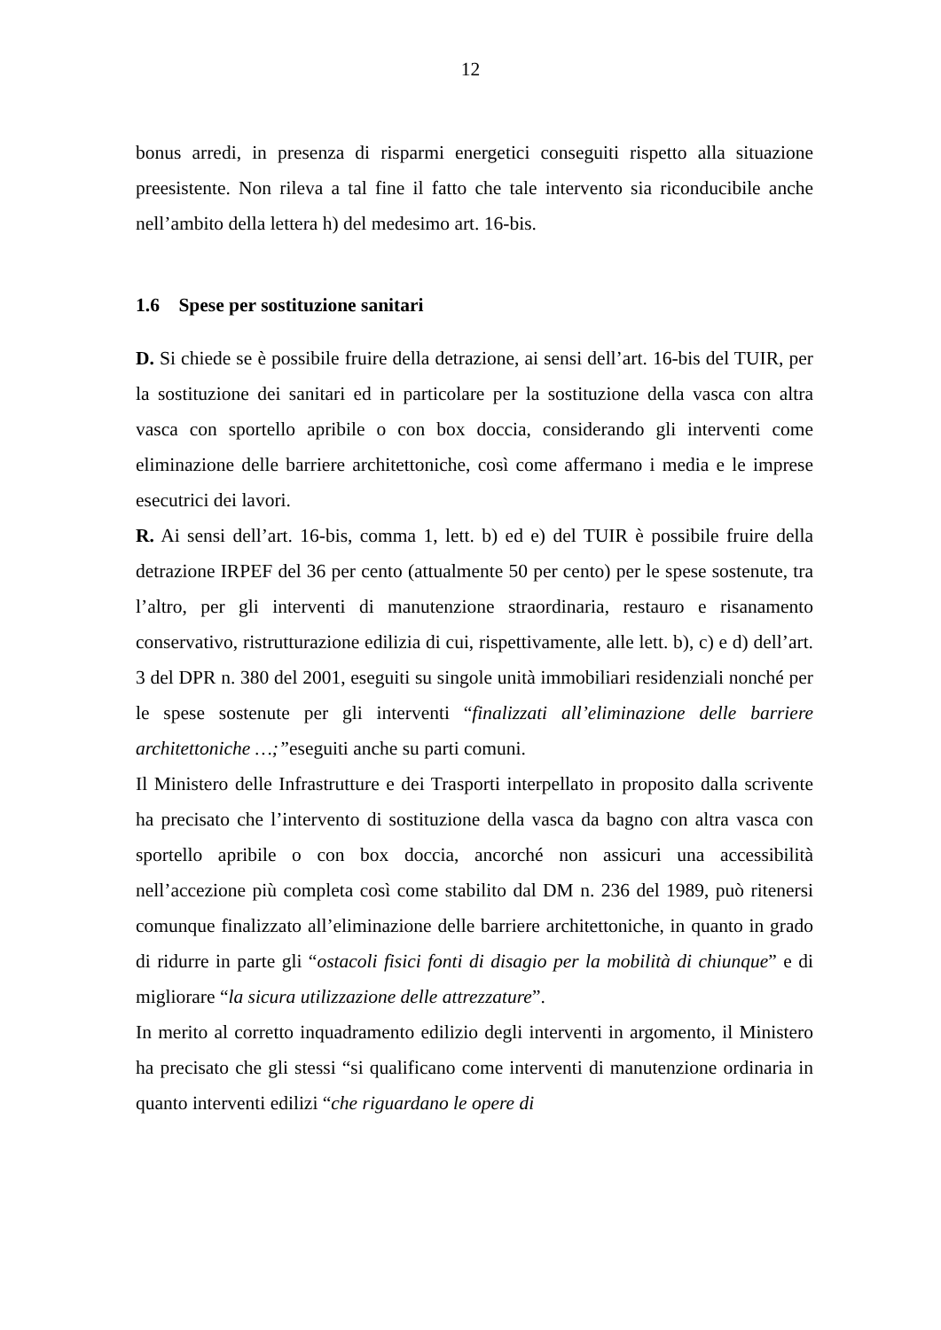12
bonus arredi, in presenza di risparmi energetici conseguiti rispetto alla situazione preesistente. Non rileva a tal fine il fatto che tale intervento sia riconducibile anche nell’ambito della lettera h) del medesimo art. 16-bis.
1.6 Spese per sostituzione sanitari
D. Si chiede se è possibile fruire della detrazione, ai sensi dell’art. 16-bis del TUIR, per la sostituzione dei sanitari ed in particolare per la sostituzione della vasca con altra vasca con sportello apribile o con box doccia, considerando gli interventi come eliminazione delle barriere architettoniche, così come affermano i media e le imprese esecutrici dei lavori.
R. Ai sensi dell’art. 16-bis, comma 1, lett. b) ed e) del TUIR è possibile fruire della detrazione IRPEF del 36 per cento (attualmente 50 per cento) per le spese sostenute, tra l’altro, per gli interventi di manutenzione straordinaria, restauro e risanamento conservativo, ristrutturazione edilizia di cui, rispettivamente, alle lett. b), c) e d) dell’art. 3 del DPR n. 380 del 2001, eseguiti su singole unità immobiliari residenziali nonché per le spese sostenute per gli interventi “finalizzati all’eliminazione delle barriere architettoniche …;”eseguiti anche su parti comuni.
Il Ministero delle Infrastrutture e dei Trasporti interpellato in proposito dalla scrivente ha precisato che l’intervento di sostituzione della vasca da bagno con altra vasca con sportello apribile o con box doccia, ancorché non assicuri una accessibilità nell’accezione più completa così come stabilito dal DM n. 236 del 1989, può ritenersi comunque finalizzato all’eliminazione delle barriere architettoniche, in quanto in grado di ridurre in parte gli “ostacoli fisici fonti di disagio per la mobilità di chiunque” e di migliorare “la sicura utilizzazione delle attrezzature”.
In merito al corretto inquadramento edilizio degli interventi in argomento, il Ministero ha precisato che gli stessi “si qualificano come interventi di manutenzione ordinaria in quanto interventi edilizi “che riguardano le opere di